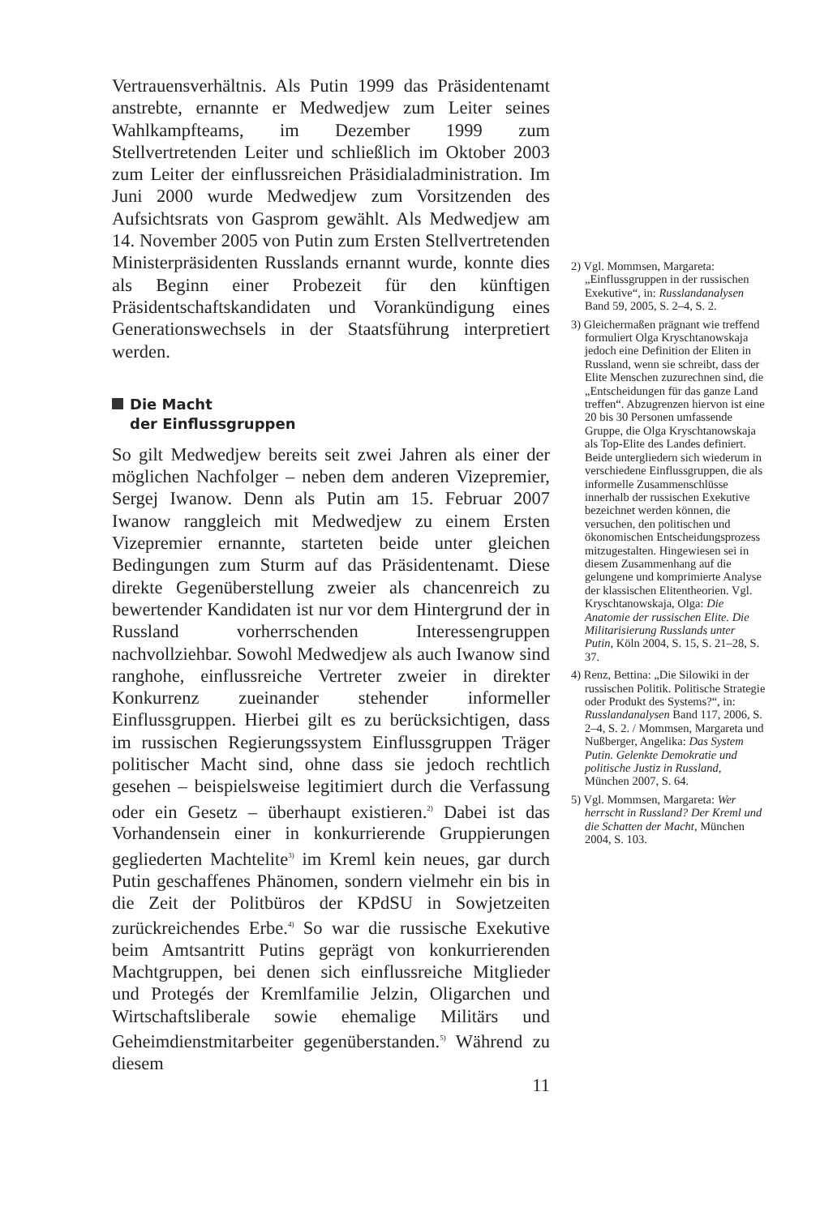Vertrauensverhältnis. Als Putin 1999 das Präsidentenamt anstrebte, ernannte er Medwedjew zum Leiter seines Wahlkampfteams, im Dezember 1999 zum Stellvertretenden Leiter und schließlich im Oktober 2003 zum Leiter der einflussreichen Präsidialadministration. Im Juni 2000 wurde Medwedjew zum Vorsitzenden des Aufsichtsrats von Gasprom gewählt. Als Medwedjew am 14. November 2005 von Putin zum Ersten Stellvertretenden Ministerpräsidenten Russlands ernannt wurde, konnte dies als Beginn einer Probezeit für den künftigen Präsidentschaftskandidaten und Vorankündigung eines Generationswechsels in der Staatsführung interpretiert werden.
Die Macht
der Einflussgruppen
So gilt Medwedjew bereits seit zwei Jahren als einer der möglichen Nachfolger – neben dem anderen Vizepremier, Sergej Iwanow. Denn als Putin am 15. Februar 2007 Iwanow ranggleich mit Medwedjew zu einem Ersten Vizepremier ernannte, starteten beide unter gleichen Bedingungen zum Sturm auf das Präsidentenamt. Diese direkte Gegenüberstellung zweier als chancenreich zu bewertender Kandidaten ist nur vor dem Hintergrund der in Russland vorherrschenden Interessengruppen nachvollziehbar. Sowohl Medwedjew als auch Iwanow sind ranghohe, einflussreiche Vertreter zweier in direkter Konkurrenz zueinander stehender informeller Einflussgruppen. Hierbei gilt es zu berücksichtigen, dass im russischen Regierungssystem Einflussgruppen Träger politischer Macht sind, ohne dass sie jedoch rechtlich gesehen – beispielsweise legitimiert durch die Verfassung oder ein Gesetz – überhaupt existieren.<sup>2)</sup> Dabei ist das Vorhandensein einer in konkurrierende Gruppierungen gegliederten Machtelite<sup>3)</sup> im Kreml kein neues, gar durch Putin geschaffenes Phänomen, sondern vielmehr ein bis in die Zeit der Politbüros der KPdSU in Sowjetzeiten zurückreichendes Erbe.<sup>4)</sup> So war die russische Exekutive beim Amtsantritt Putins geprägt von konkurrierenden Machtgruppen, bei denen sich einflussreiche Mitglieder und Protegés der Kremlfamilie Jelzin, Oligarchen und Wirtschaftsliberale sowie ehemalige Militärs und Geheimdienstmitarbeiter gegenüberstanden.<sup>5)</sup> Während zu diesem
11
2) Vgl. Mommsen, Margareta: „Einflussgruppen in der russischen Exekutive“, in: Russlandanalysen Band 59, 2005, S. 2–4, S. 2.
3) Gleichermaßen prägnant wie treffend formuliert Olga Kryschtanowskaja jedoch eine Definition der Eliten in Russland, wenn sie schreibt, dass der Elite Menschen zuzurechnen sind, die „Entscheidungen für das ganze Land treffen“. Abzugrenzen hiervon ist eine 20 bis 30 Personen umfassende Gruppe, die Olga Kryschtanowskaja als Top-Elite des Landes definiert. Beide untergliedern sich wiederum in verschiedene Einflussgruppen, die als informelle Zusammenschlüsse innerhalb der russischen Exekutive bezeichnet werden können, die versuchen, den politischen und ökonomischen Entscheidungsprozess mitzugestalten. Hingewiesen sei in diesem Zusammenhang auf die gelungene und komprimierte Analyse der klassischen Elitentheorien. Vgl. Kryschtanowskaja, Olga: Die Anatomie der russischen Elite. Die Militarisierung Russlands unter Putin, Köln 2004, S. 15, S. 21–28, S. 37.
4) Renz, Bettina: „Die Silowiki in der russischen Politik. Politische Strategie oder Produkt des Systems?“, in: Russlandanalysen Band 117, 2006, S. 2–4, S. 2. / Mommsen, Margareta und Nußberger, Angelika: Das System Putin. Gelenkte Demokratie und politische Justiz in Russland, München 2007, S. 64.
5) Vgl. Mommsen, Margareta: Wer herrscht in Russland? Der Kreml und die Schatten der Macht, München 2004, S. 103.